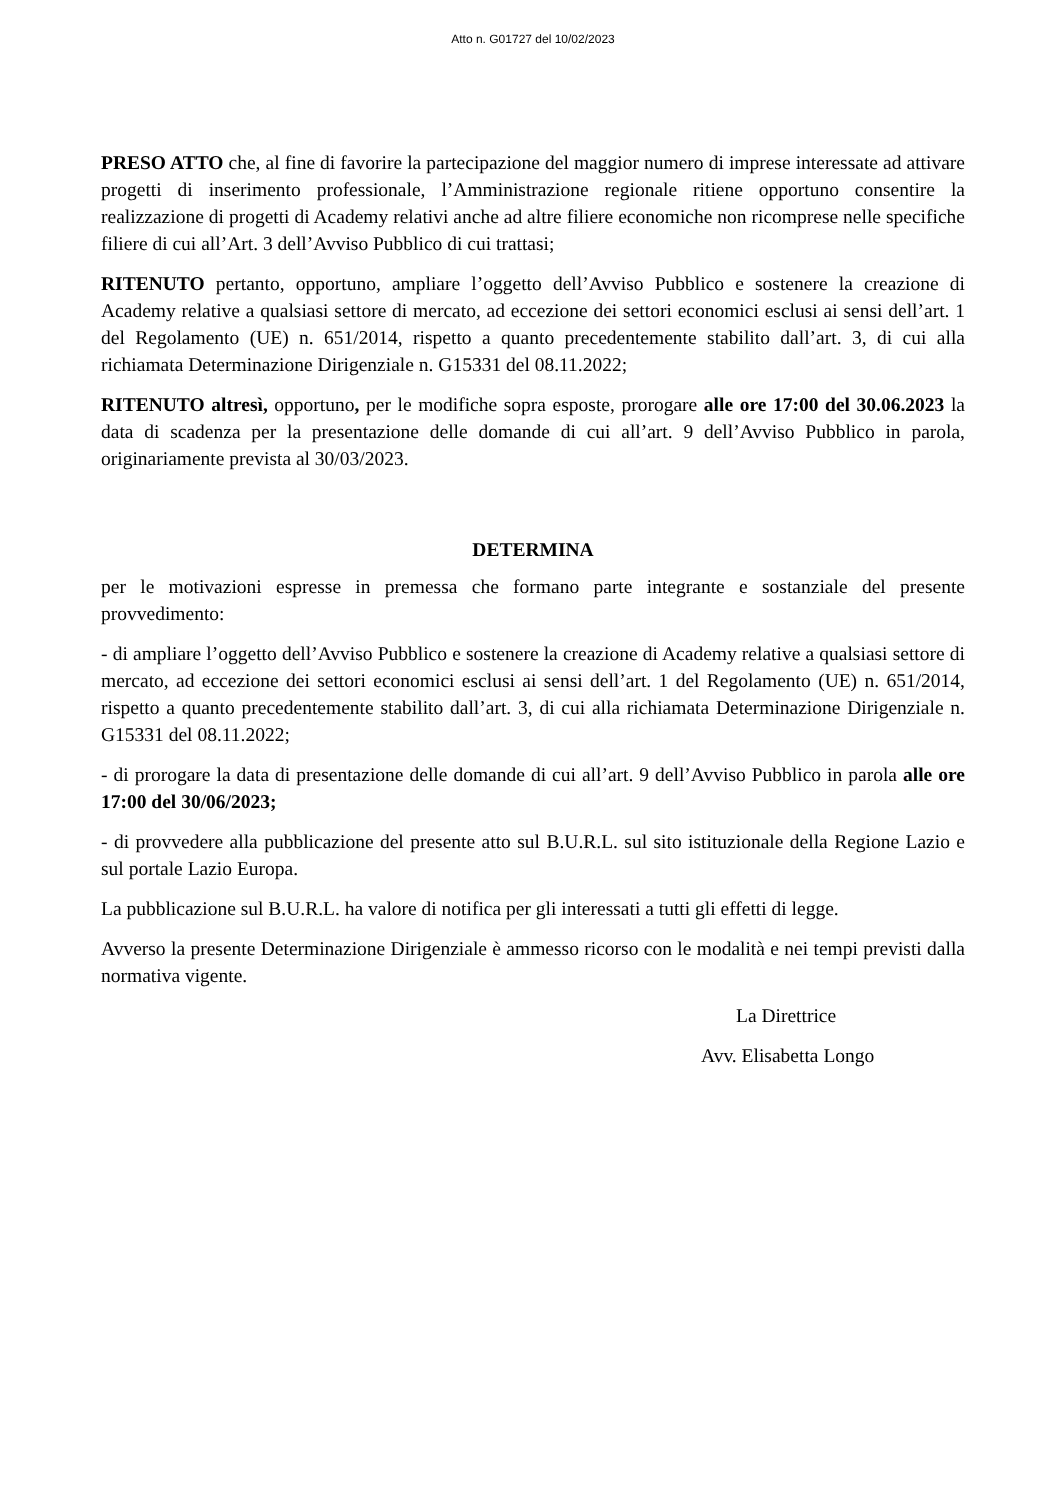Atto n. G01727 del 10/02/2023
PRESO ATTO che, al fine di favorire la partecipazione del maggior numero di imprese interessate ad attivare progetti di inserimento professionale, l’Amministrazione regionale ritiene opportuno consentire la realizzazione di progetti di Academy relativi anche ad altre filiere economiche non ricomprese nelle specifiche filiere di cui all’Art. 3 dell’Avviso Pubblico di cui trattasi;
RITENUTO pertanto, opportuno, ampliare l’oggetto dell’Avviso Pubblico e sostenere la creazione di Academy relative a qualsiasi settore di mercato, ad eccezione dei settori economici esclusi ai sensi dell’art. 1 del Regolamento (UE) n. 651/2014, rispetto a quanto precedentemente stabilito dall’art. 3, di cui alla richiamata Determinazione Dirigenziale n. G15331 del 08.11.2022;
RITENUTO altresì, opportuno, per le modifiche sopra esposte, prorogare alle ore 17:00 del 30.06.2023 la data di scadenza per la presentazione delle domande di cui all’art. 9 dell’Avviso Pubblico in parola, originariamente prevista al 30/03/2023.
DETERMINA
per le motivazioni espresse in premessa che formano parte integrante e sostanziale del presente provvedimento:
- di ampliare l’oggetto dell’Avviso Pubblico e sostenere la creazione di Academy relative a qualsiasi settore di mercato, ad eccezione dei settori economici esclusi ai sensi dell’art. 1 del Regolamento (UE) n. 651/2014, rispetto a quanto precedentemente stabilito dall’art. 3, di cui alla richiamata Determinazione Dirigenziale n. G15331 del 08.11.2022;
- di prorogare la data di presentazione delle domande di cui all’art. 9 dell’Avviso Pubblico in parola alle ore 17:00 del 30/06/2023;
- di provvedere alla pubblicazione del presente atto sul B.U.R.L. sul sito istituzionale della Regione Lazio e sul portale Lazio Europa.
La pubblicazione sul B.U.R.L. ha valore di notifica per gli interessati a tutti gli effetti di legge.
Avverso la presente Determinazione Dirigenziale è ammesso ricorso con le modalità e nei tempi previsti dalla normativa vigente.
La Direttrice
Avv. Elisabetta Longo